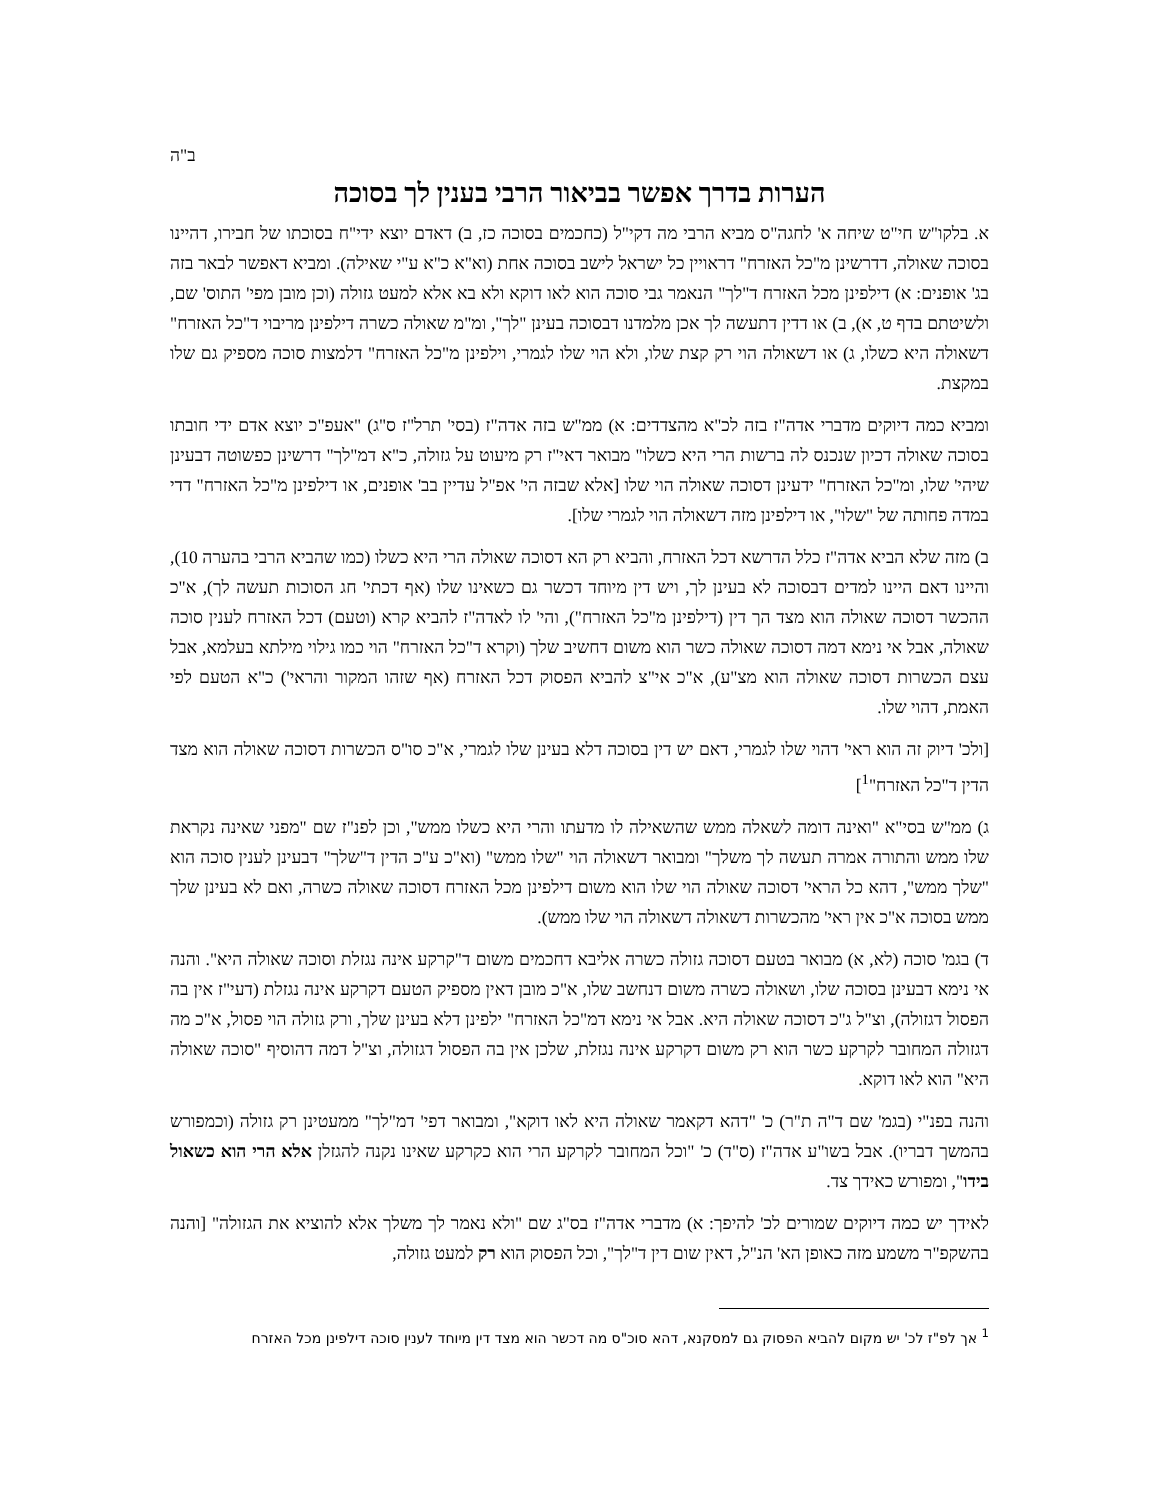ב"ה
הערות בדרך אפשר בביאור הרבי בענין לך בסוכה
א. בלקו"ש חי"ט שיחה א' לחגה"ס מביא הרבי מה דקי"ל (כחכמים בסוכה כז, ב) דאדם יוצא ידי"ח בסוכתו של חבירו, דהיינו בסוכה שאולה, דדרשינן מ"כל האזרח" דראויין כל ישראל לישב בסוכה אחת (וא"א כ"א ע"י שאילה). ומביא דאפשר לבאר בזה בג' אופנים: א) דילפינן מכל האזרח ד"לך" הנאמר גבי סוכה הוא לאו דוקא ולא בא אלא למעט גזולה (וכן מובן מפי' התוס' שם, ולשיטתם בדף ט, א), ב) או דדין דתעשה לך אכן מלמדנו דבסוכה בעינן "לך", ומ"מ שאולה כשרה דילפינן מריבוי ד"כל האזרח" דשאולה היא כשלו, ג) או דשאולה הוי רק קצת שלו, ולא הוי שלו לגמרי, וילפינן מ"כל האזרח" דלמצות סוכה מספיק גם שלו במקצת.
ומביא כמה דיוקים מדברי אדה"ז בזה לכ"א מהצדדים: א) ממ"ש בזה אדה"ז (בסי' תרל"ז ס"ג) "אעפ"כ יוצא אדם ידי חובתו בסוכה שאולה דכיון שנכנס לה ברשות הרי היא כשלו" מבואר דאי"ז רק מיעוט על גזולה, כ"א דמ"לך" דרשינן כפשוטה דבעינן שיהי' שלו, ומ"כל האזרח" ידעינן דסוכה שאולה הוי שלו [אלא שבזה הי' אפ"ל עדיין בב' אופנים, או דילפינן מ"כל האזרח" דדי במדה פחותה של "שלו", או דילפינן מזה דשאולה הוי לגמרי שלו].
ב) מזה שלא הביא אדה"ז כלל הדרשא דכל האזרח, והביא רק הא דסוכה שאולה הרי היא כשלו (כמו שהביא הרבי בהערה 10), והיינו דאם היינו למדים דבסוכה לא בעינן לך, ויש דין מיוחד דכשר גם כשאינו שלו (אף דכתי' חג הסוכות תעשה לך), א"כ ההכשר דסוכה שאולה הוא מצד הך דין (דילפינן מ"כל האזרח"), והי' לו לאדה"ז להביא קרא (וטעם) דכל האזרח לענין סוכה שאולה, אבל אי נימא דמה דסוכה שאולה כשר הוא משום דחשיב שלך (וקרא ד"כל האזרח" הוי כמו גילוי מילתא בעלמא, אבל עצם הכשרות דסוכה שאולה הוא מצ"ע), א"כ אי"צ להביא הפסוק דכל האזרח (אף שזהו המקור והראי') כ"א הטעם לפי האמת, דהוי שלו.
[ולכ' דיוק זה הוא ראי' דהוי שלו לגמרי, דאם יש דין בסוכה דלא בעינן שלו לגמרי, א"כ סו"ס הכשרות דסוכה שאולה הוא מצד הדין ד"כל האזרח"<sup>1</sup>]
ג) ממ"ש בסי"א "ואינה דומה לשאלה ממש שהשאילה לו מדעתו והרי היא כשלו ממש", וכן לפנ"ז שם "מפני שאינה נקראת שלו ממש והתורה אמרה תעשה לך משלך" ומבואר דשאולה הוי "שלו ממש" (וא"כ ע"כ הדין ד"שלך" דבעינן לענין סוכה הוא "שלך ממש", דהא כל הראי' דסוכה שאולה הוי שלו הוא משום דילפינן מכל האזרח דסוכה שאולה כשרה, ואם לא בעינן שלך ממש בסוכה א"כ אין ראי' מהכשרות דשאולה דשאולה הוי שלו ממש).
ד) בגמ' סוכה (לא, א) מבואר בטעם דסוכה גזולה כשרה אליבא דחכמים משום ד"קרקע אינה נגזלת וסוכה שאולה היא". והנה אי נימא דבעינן בסוכה שלו, ושאולה כשרה משום דנחשב שלו, א"כ מובן דאין מספיק הטעם דקרקע אינה נגזלת (דעי"ז אין בה הפסול דגזולה), וצ"ל ג"כ דסוכה שאולה היא. אבל אי נימא דמ"כל האזרח" ילפינן דלא בעינן שלך, ורק גזולה הוי פסול, א"כ מה דגזולה המחובר לקרקע כשר הוא רק משום דקרקע אינה נגזלת, שלכן אין בה הפסול דגזולה, וצ"ל דמה דהוסיף "סוכה שאולה היא" הוא לאו דוקא.
והנה בפנ"י (בגמ' שם ד"ה ת"ר) כ' "דהא דקאמר שאולה היא לאו דוקא", ומבואר דפי' דמ"לך" ממעטינן רק גזולה (וכמפורש בהמשך דבריו). אבל בשו"ע אדה"ז (ס"ד) כ' "וכל המחובר לקרקע הרי הוא כקרקע שאינו נקנה להגזלן אלא הרי הוא כשאול בידו", ומפורש כאידך צד.
לאידך יש כמה דיוקים שמורים לכ' להיפך: א) מדברי אדה"ז בס"ג שם "ולא נאמר לך משלך אלא להוציא את הגזולה" [והנה בהשקפ"ר משמע מזה כאופן הא' הנ"ל, דאין שום דין ד"לך", וכל הפסוק הוא רק למעט גזולה,
<sup>1</sup> אך לפ"ז לכ' יש מקום להביא הפסוק גם למסקנא, דהא סוכ"ס מה דכשר הוא מצד דין מיוחד לענין סוכה דילפינן מכל האזרח